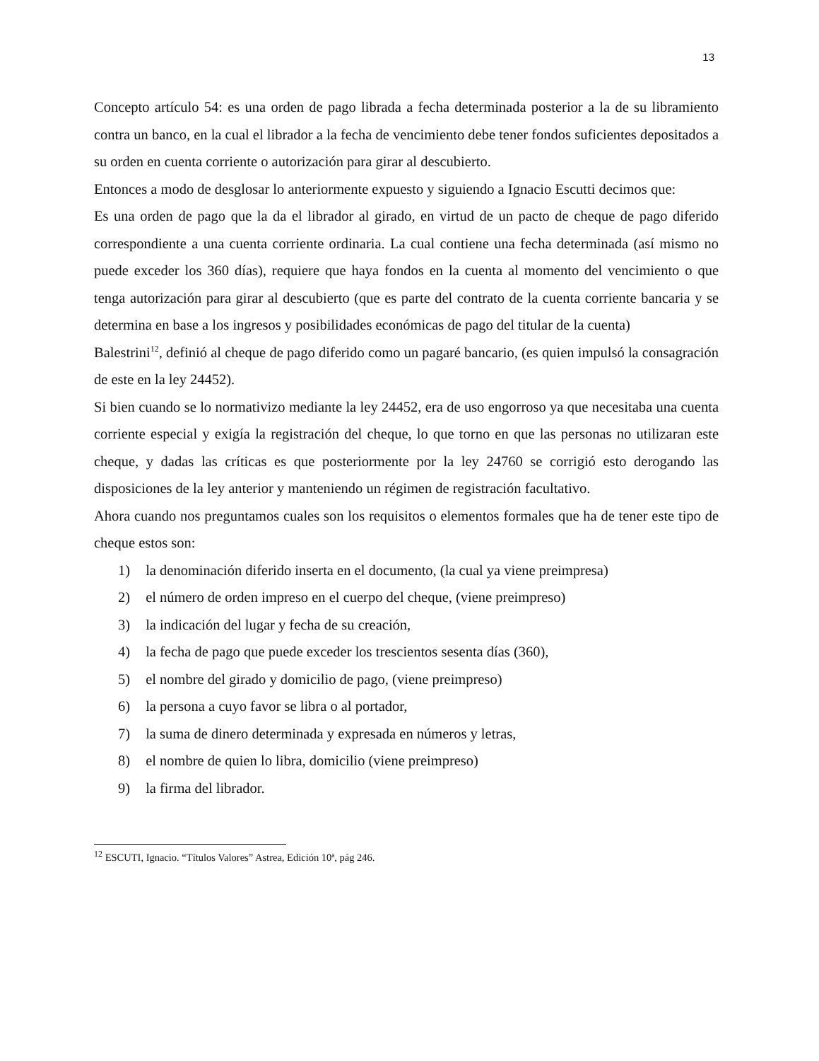13
Concepto artículo 54: es una orden de pago librada a fecha determinada posterior a la de su libramiento contra un banco, en la cual el librador a la fecha de vencimiento debe tener fondos suficientes depositados a su orden en cuenta corriente o autorización para girar al descubierto.
Entonces a modo de desglosar lo anteriormente expuesto y siguiendo a Ignacio Escutti decimos que:
Es una orden de pago que la da el librador al girado, en virtud de un pacto de cheque de pago diferido correspondiente a una cuenta corriente ordinaria. La cual contiene una fecha determinada (así mismo no puede exceder los 360 días), requiere que haya fondos en la cuenta al momento del vencimiento o que tenga autorización para girar al descubierto (que es parte del contrato de la cuenta corriente bancaria y se determina en base a los ingresos y posibilidades económicas de pago del titular de la cuenta)
Balestrini<sup>12</sup>, definió al cheque de pago diferido como un pagaré bancario, (es quien impulsó la consagración de este en la ley 24452).
Si bien cuando se lo normativizo mediante la ley 24452, era de uso engorroso ya que necesitaba una cuenta corriente especial y exigía la registración del cheque, lo que torno en que las personas no utilizaran este cheque, y dadas las críticas es que posteriormente por la ley 24760 se corrigió esto derogando las disposiciones de la ley anterior y manteniendo un régimen de registración facultativo.
Ahora cuando nos preguntamos cuales son los requisitos o elementos formales que ha de tener este tipo de cheque estos son:
1) la denominación diferido inserta en el documento, (la cual ya viene preimpresa)
2) el número de orden impreso en el cuerpo del cheque, (viene preimpreso)
3) la indicación del lugar y fecha de su creación,
4) la fecha de pago que puede exceder los trescientos sesenta días (360),
5) el nombre del girado y domicilio de pago, (viene preimpreso)
6) la persona a cuyo favor se libra o al portador,
7) la suma de dinero determinada y expresada en números y letras,
8) el nombre de quien lo libra, domicilio (viene preimpreso)
9) la firma del librador.
<sup>12</sup> ESCUTI, Ignacio. “Títulos Valores” Astrea, Edición 10ª, pág 246.